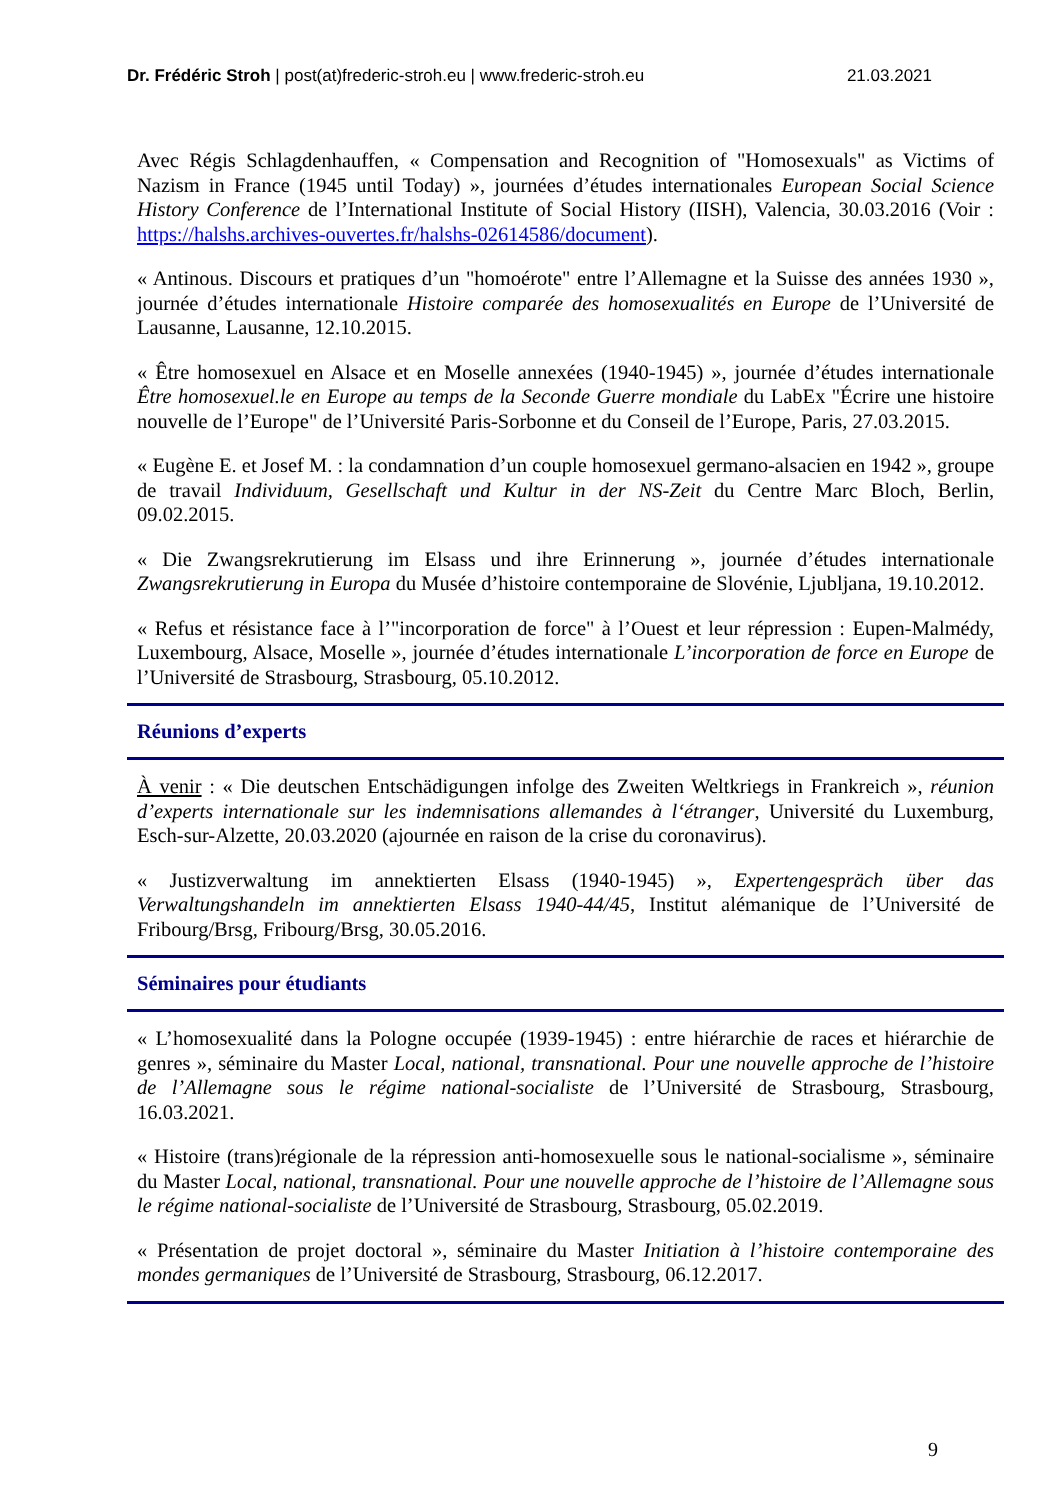Dr. Frédéric Stroh | post(at)frederic-stroh.eu | www.frederic-stroh.eu 21.03.2021
Avec Régis Schlagdenhauffen, « Compensation and Recognition of "Homosexuals" as Victims of Nazism in France (1945 until Today) », journées d’études internationales European Social Science History Conference de l’International Institute of Social History (IISH), Valencia, 30.03.2016 (Voir : https://halshs.archives-ouvertes.fr/halshs-02614586/document).
« Antinous. Discours et pratiques d’un "homoérote" entre l’Allemagne et la Suisse des années 1930 », journée d’études internationale Histoire comparée des homosexualités en Europe de l’Université de Lausanne, Lausanne, 12.10.2015.
« Être homosexuel en Alsace et en Moselle annexées (1940-1945) », journée d’études internationale Être homosexuel.le en Europe au temps de la Seconde Guerre mondiale du LabEx "Écrire une histoire nouvelle de l’Europe" de l’Université Paris-Sorbonne et du Conseil de l’Europe, Paris, 27.03.2015.
« Eugène E. et Josef M. : la condamnation d’un couple homosexuel germano-alsacien en 1942 », groupe de travail Individuum, Gesellschaft und Kultur in der NS-Zeit du Centre Marc Bloch, Berlin, 09.02.2015.
« Die Zwangsrekrutierung im Elsass und ihre Erinnerung », journée d’études internationale Zwangsrekrutierung in Europa du Musée d’histoire contemporaine de Slovénie, Ljubljana, 19.10.2012.
« Refus et résistance face à l’"incorporation de force" à l’Ouest et leur répression : Eupen-Malmédy, Luxembourg, Alsace, Moselle », journée d’études internationale L’incorporation de force en Europe de l’Université de Strasbourg, Strasbourg, 05.10.2012.
Réunions d’experts
À venir : « Die deutschen Entschädigungen infolge des Zweiten Weltkriegs in Frankreich », réunion d’experts internationale sur les indemnisations allemandes à l‘étranger, Université du Luxemburg, Esch-sur-Alzette, 20.03.2020 (ajournée en raison de la crise du coronavirus).
« Justizverwaltung im annektierten Elsass (1940-1945) », Expertengespräch über das Verwaltungshandeln im annektierten Elsass 1940-44/45, Institut alémanique de l’Université de Fribourg/Brsg, Fribourg/Brsg, 30.05.2016.
Séminaires pour étudiants
« L’homosexualité dans la Pologne occupée (1939-1945) : entre hiérarchie de races et hiérarchie de genres », séminaire du Master Local, national, transnational. Pour une nouvelle approche de l’histoire de l’Allemagne sous le régime national-socialiste de l’Université de Strasbourg, Strasbourg, 16.03.2021.
« Histoire (trans)régionale de la répression anti-homosexuelle sous le national-socialisme », séminaire du Master Local, national, transnational. Pour une nouvelle approche de l’histoire de l’Allemagne sous le régime national-socialiste de l’Université de Strasbourg, Strasbourg, 05.02.2019.
« Présentation de projet doctoral », séminaire du Master Initiation à l’histoire contemporaine des mondes germaniques de l’Université de Strasbourg, Strasbourg, 06.12.2017.
9